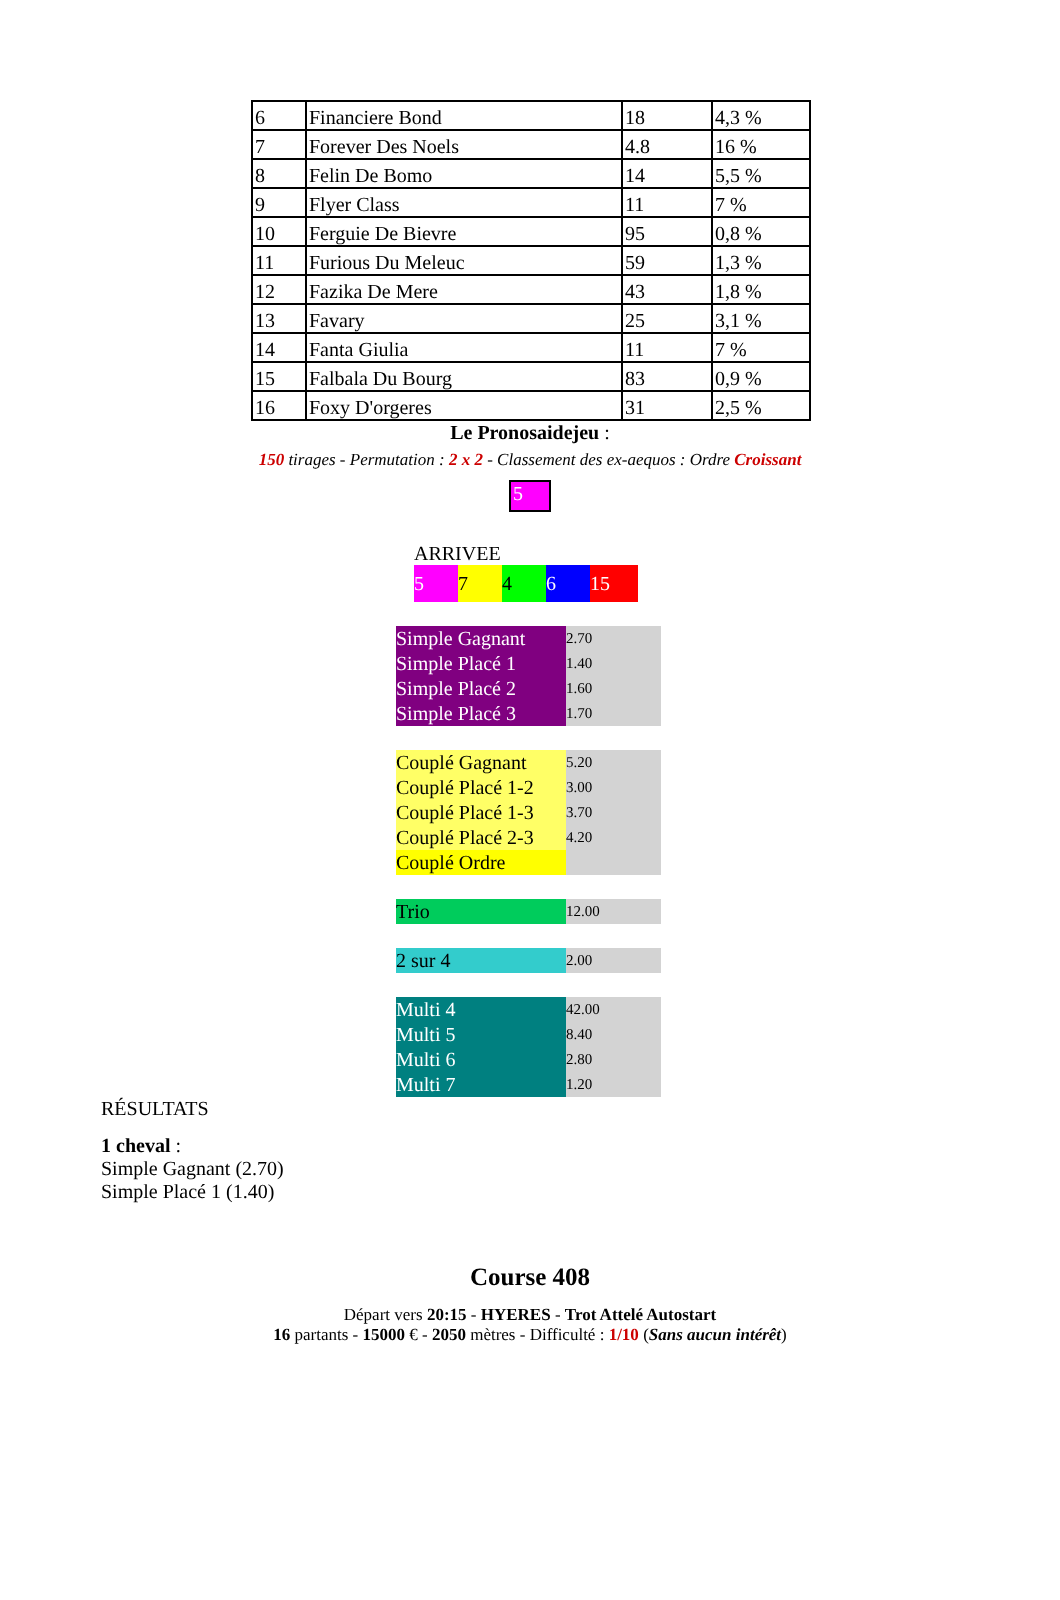| 6 | Financiere Bond | 18 | 4,3 % |
| 7 | Forever Des Noels | 4.8 | 16 % |
| 8 | Felin De Bomo | 14 | 5,5 % |
| 9 | Flyer Class | 11 | 7 % |
| 10 | Ferguie De Bievre | 95 | 0,8 % |
| 11 | Furious Du Meleuc | 59 | 1,3 % |
| 12 | Fazika De Mere | 43 | 1,8 % |
| 13 | Favary | 25 | 3,1 % |
| 14 | Fanta Giulia | 11 | 7 % |
| 15 | Falbala Du Bourg | 83 | 0,9 % |
| 16 | Foxy D'orgeres | 31 | 2,5 % |
Le Pronosaidejeu :
150 tirages - Permutation : 2 x 2 - Classement des ex-aequos : Ordre Croissant
5
ARRIVEE
| 5 | 7 | 4 | 6 | 15 |
| Simple Gagnant | 2.70 |
| Simple Placé 1 | 1.40 |
| Simple Placé 2 | 1.60 |
| Simple Placé 3 | 1.70 |
| Couplé Gagnant | 5.20 |
| Couplé Placé 1-2 | 3.00 |
| Couplé Placé 1-3 | 3.70 |
| Couplé Placé 2-3 | 4.20 |
| Couplé Ordre | |
| Trio | 12.00 |
| 2 sur 4 | 2.00 |
| Multi 4 | 42.00 |
| Multi 5 | 8.40 |
| Multi 6 | 2.80 |
| Multi 7 | 1.20 |
RÉSULTATS
1 cheval :
Simple Gagnant (2.70)
Simple Placé 1 (1.40)
Course 408
Départ vers 20:15 - HYERES - Trot Attelé Autostart
16 partants - 15000 € - 2050 mètres - Difficulté : 1/10 (Sans aucun intérêt)